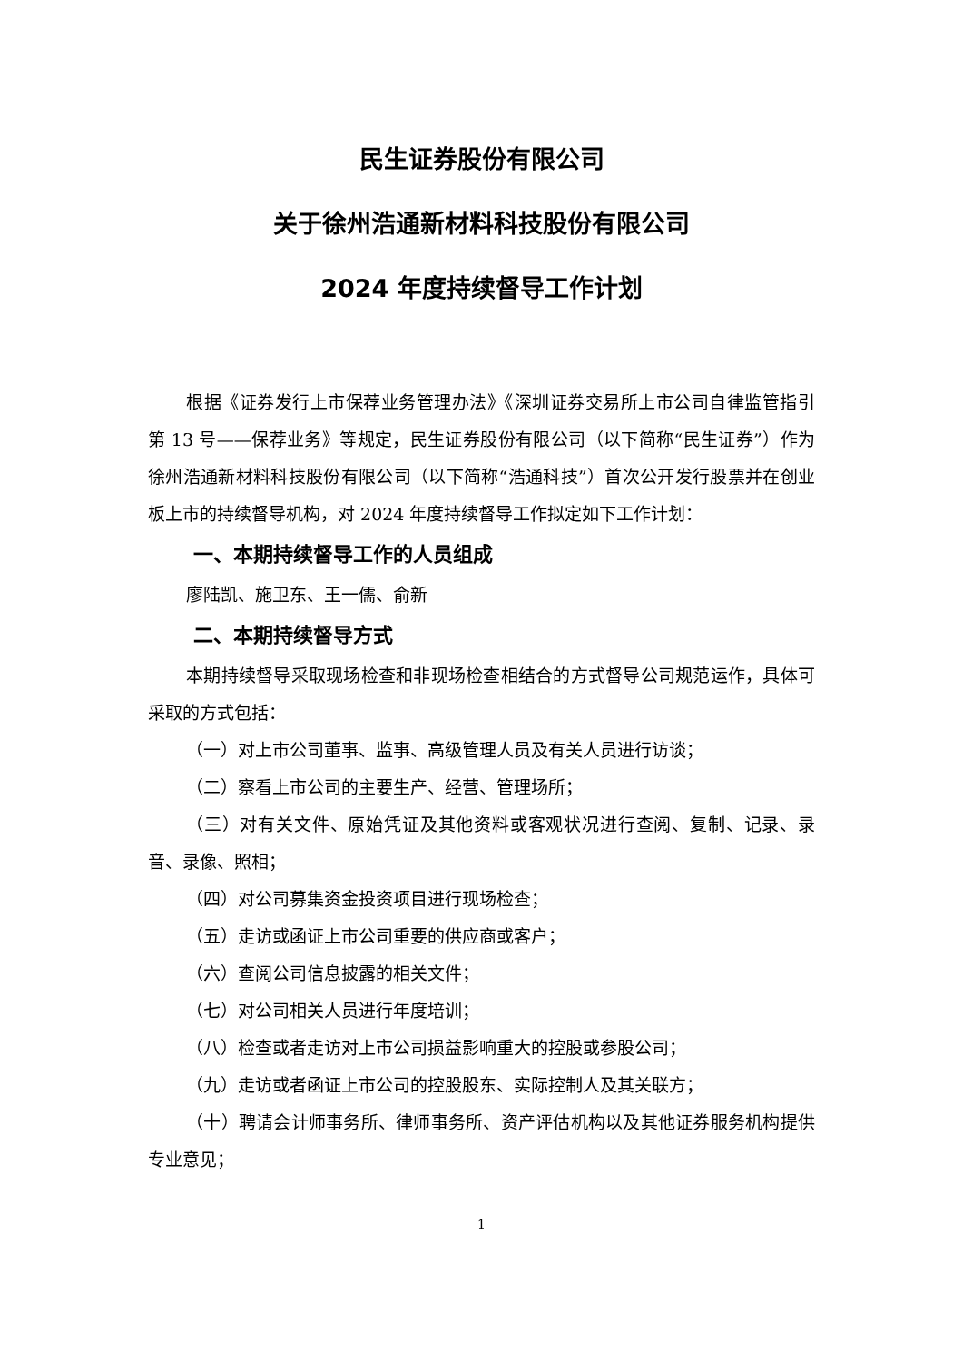民生证券股份有限公司
关于徐州浩通新材料科技股份有限公司
2024 年度持续督导工作计划
根据《证券发行上市保荐业务管理办法》《深圳证券交易所上市公司自律监管指引第 13 号——保荐业务》等规定，民生证券股份有限公司（以下简称“民生证券”）作为徐州浩通新材料科技股份有限公司（以下简称“浩通科技”）首次公开发行股票并在创业板上市的持续督导机构，对 2024 年度持续督导工作拟定如下工作计划：
一、本期持续督导工作的人员组成
廖陆凯、施卫东、王一儒、俞新
二、本期持续督导方式
本期持续督导采取现场检查和非现场检查相结合的方式督导公司规范运作，具体可采取的方式包括：
（一）对上市公司董事、监事、高级管理人员及有关人员进行访谈；
（二）察看上市公司的主要生产、经营、管理场所；
（三）对有关文件、原始凭证及其他资料或客观状况进行查阅、复制、记录、录音、录像、照相；
（四）对公司募集资金投资项目进行现场检查；
（五）走访或函证上市公司重要的供应商或客户；
（六）查阅公司信息披露的相关文件；
（七）对公司相关人员进行年度培训；
（八）检查或者走访对上市公司损益影响重大的控股或参股公司；
（九）走访或者函证上市公司的控股股东、实际控制人及其关联方；
（十）聘请会计师事务所、律师事务所、资产评估机构以及其他证券服务机构提供专业意见；
1